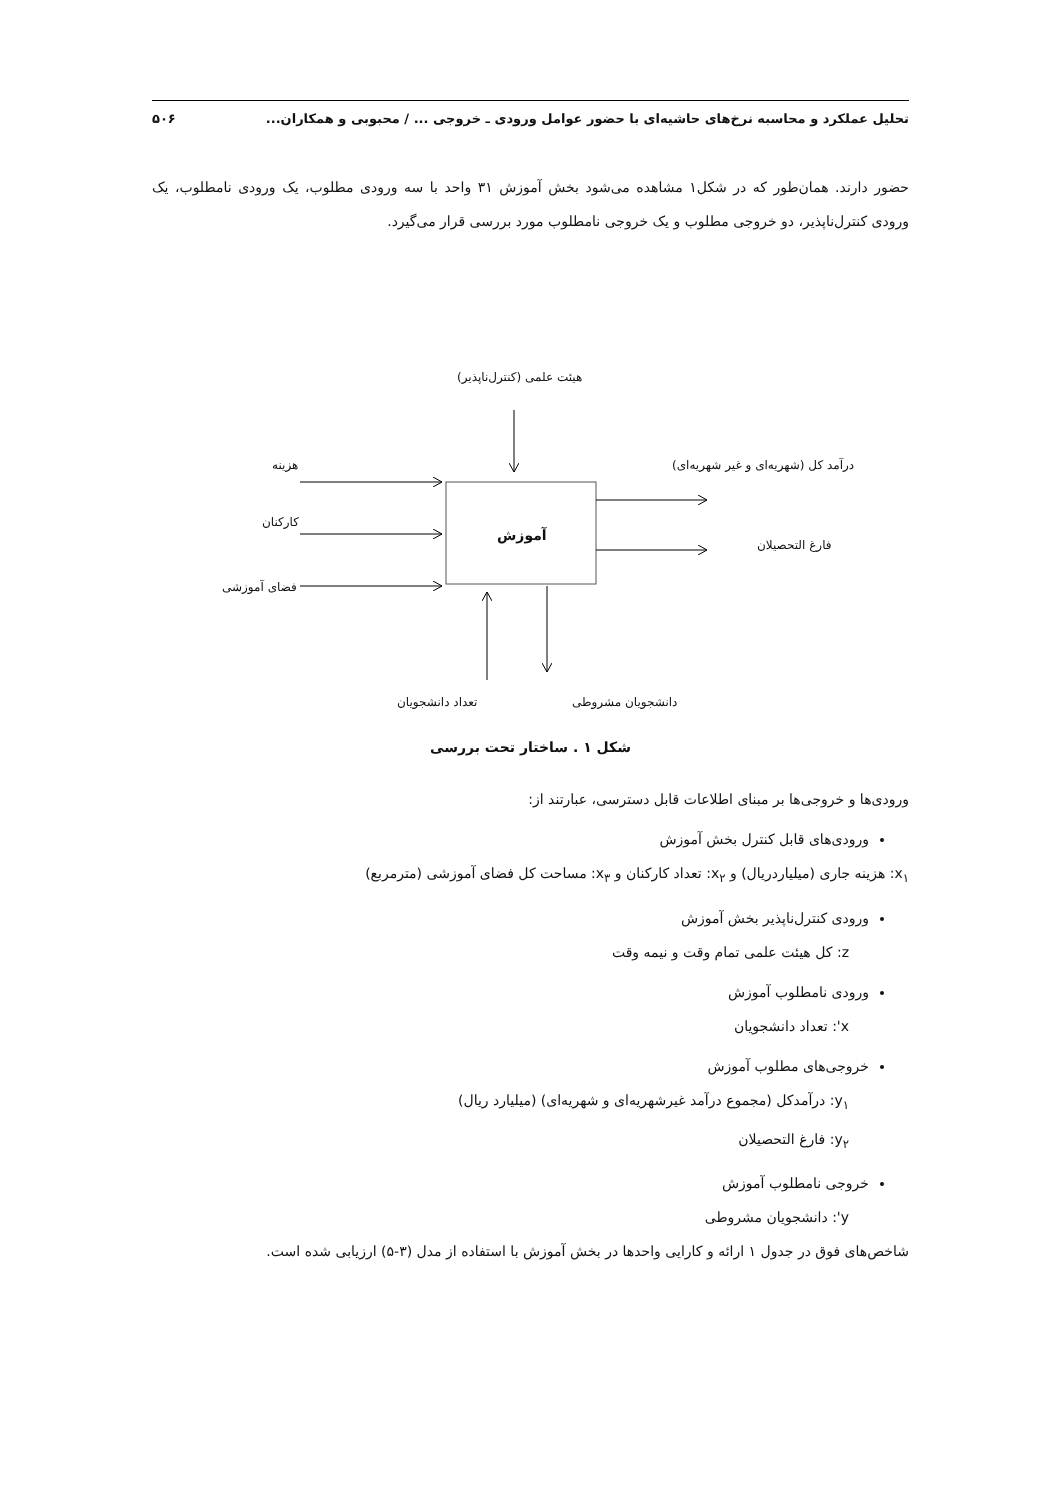تحلیل عملکرد و محاسبه نرخ‌های حاشیه‌ای با حضور عوامل ورودی ـ خروجی ... / محبوبی و همکاران... ۵۰۶
حضور دارند. همان‌طور که در شکل۱ مشاهده می‌شود بخش آموزش ۳۱ واحد با سه ورودی مطلوب، یک ورودی نامطلوب، یک ورودی کنترل‌ناپذیر، دو خروجی مطلوب و یک خروجی نامطلوب مورد بررسی قرار می‌گیرد.
هیئت علمی (کنترل‌ناپذیر)
هزینه
کارکنان
فضای آموزشی
آموزش
درآمد کل (شهریه‌ای و غیر شهریه‌ای)
فارغ التحصیلان
تعداد دانشجویان دانشجویان مشروطی
شکل ۱ . ساختار تحت بررسی
ورودی‌ها و خروجی‌ها بر مبنای اطلاعات قابل دسترسی، عبارتند از:
ورودی‌های قابل کنترل بخش آموزش
x<sub>۱</sub>: هزینه جاری (میلیاردریال) و x<sub>۲</sub>: تعداد کارکنان و x<sub>۳</sub>: مساحت کل فضای آموزشی (مترمربع)
ورودی کنترل‌ناپذیر بخش آموزش
z: کل هیئت علمی تمام وقت و نیمه وقت
ورودی نامطلوب آموزش
x': تعداد دانشجویان
خروجی‌های مطلوب آموزش
y<sub>۱</sub>: درآمدکل (مجموع درآمد غیرشهریه‌ای و شهریه‌ای) (میلیارد ریال)
y<sub>۲</sub>: فارغ التحصیلان
خروجی نامطلوب آموزش
y': دانشجویان مشروطی
شاخص‌های فوق در جدول ۱ ارائه و کارایی واحدها در بخش آموزش با استفاده از مدل (۳-۵) ارزیابی شده است.